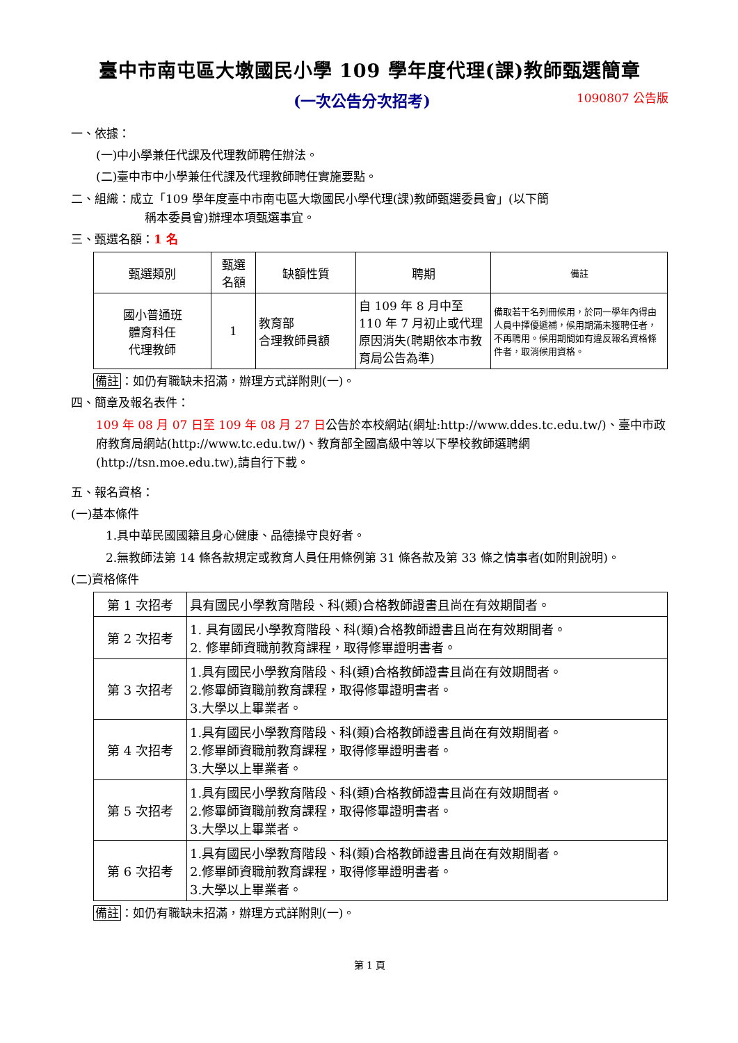臺中市南屯區大墩國民小學 109 學年度代理(課)教師甄選簡章
(一次公告分次招考) 1090807 公告版
一、依據：
(一)中小學兼任代課及代理教師聘任辦法。
(二)臺中市中小學兼任代課及代理教師聘任實施要點。
二、組織：成立「109 學年度臺中市南屯區大墩國民小學代理(課)教師甄選委員會」(以下簡
稱本委員會)辦理本項甄選事宜。
三、甄選名額：1 名
| 甄選類別 | 甄選 名額 | 缺額性質 | 聘期 | 備註 |
| --- | --- | --- | --- | --- |
| 國小普通班 體育科任 代理教師 | 1 | 教育部 合理教師員額 | 自 109 年 8 月中至 110 年 7 月初止或代理原因消失(聘期依本市教育局公告為準) | 備取若干名列冊候用，於同一學年內得由人員中擇優遞補，候用期滿未獲聘任者，不再聘用。候用期間如有違反報名資格條件者，取消候用資格。 |
備註：如仍有職缺未招滿，辦理方式詳附則(一)。
四、簡章及報名表件：
109 年 08 月 07 日至 109 年 08 月 27 日公告於本校網站(網址:http://www.ddes.tc.edu.tw/)、臺中市政府教育局網站(http://www.tc.edu.tw/)、教育部全國高級中等以下學校教師選聘網(http://tsn.moe.edu.tw),請自行下載。
五、報名資格：
(一)基本條件
1.具中華民國國籍且身心健康、品德操守良好者。
2.無教師法第 14 條各款規定或教育人員任用條例第 31 條各款及第 33 條之情事者(如附則說明)。
(二)資格條件
| 第 1 次招考 | 具有國民小學教育階段、科(類)合格教師證書且尚在有效期間者。 |
| 第 2 次招考 | 1. 具有國民小學教育階段、科(類)合格教師證書且尚在有效期間者。 2. 修畢師資職前教育課程，取得修畢證明書者。 |
| 第 3 次招考 | 1.具有國民小學教育階段、科(類)合格教師證書且尚在有效期間者。 2.修畢師資職前教育課程，取得修畢證明書者。 3.大學以上畢業者。 |
| 第 4 次招考 | 1.具有國民小學教育階段、科(類)合格教師證書且尚在有效期間者。 2.修畢師資職前教育課程，取得修畢證明書者。 3.大學以上畢業者。 |
| 第 5 次招考 | 1.具有國民小學教育階段、科(類)合格教師證書且尚在有效期間者。 2.修畢師資職前教育課程，取得修畢證明書者。 3.大學以上畢業者。 |
| 第 6 次招考 | 1.具有國民小學教育階段、科(類)合格教師證書且尚在有效期間者。 2.修畢師資職前教育課程，取得修畢證明書者。 3.大學以上畢業者。 |
備註：如仍有職缺未招滿，辦理方式詳附則(一)。
第 1 頁